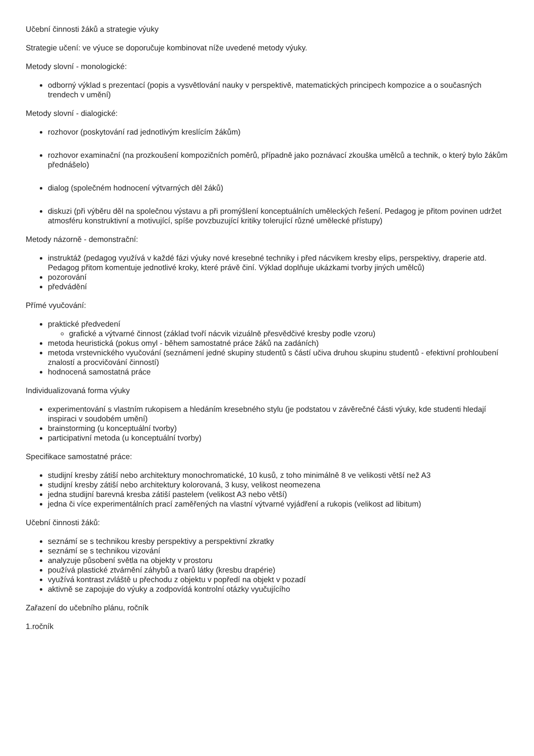Učební činnosti žáků a strategie výuky
Strategie učení: ve výuce se doporučuje kombinovat níže uvedené metody výuky.
Metody slovní - monologické:
odborný výklad s prezentací (popis a vysvětlování nauky v perspektivě, matematických principech kompozice a o současných trendech v umění)
Metody slovní - dialogické:
rozhovor (poskytování rad jednotlivým kreslícím žákům)
rozhovor examinační (na prozkoušení kompozičních poměrů, případně jako poznávací zkouška umělců a technik, o který bylo žákům přednášelo)
dialog (společném hodnocení výtvarných děl žáků)
diskuzi (při výběru děl na společnou výstavu a při promýšlení konceptuálních uměleckých řešení. Pedagog je přitom povinen udržet atmosféru konstruktivní a motivující, spíše povzbuzující kritiky tolerující různé umělecké přístupy)
Metody názorně - demonstrační:
instruktáž (pedagog využívá v každé fázi výuky nové kresebné techniky i před nácvikem kresby elips, perspektivy, draperie atd. Pedagog přitom komentuje jednotlivé kroky, které právě činí. Výklad doplňuje ukázkami tvorby jiných umělců)
pozorování
předvádění
Přímé vyučování:
praktické předvedení
grafické a výtvarné činnost (základ tvoří nácvik vizuálně přesvědčivé kresby podle vzoru)
metoda heuristická (pokus omyl - během samostatné práce žáků na zadáních)
metoda vrstevnického vyučování (seznámení jedné skupiny studentů s částí učiva druhou skupinu studentů - efektivní prohloubení znalostí a procvičování činností)
hodnocená samostatná práce
Individualizovaná forma výuky
experimentování s vlastním rukopisem a hledáním kresebného stylu (je podstatou v závěrečné části výuky, kde studenti hledají inspiraci v soudobém umění)
brainstorming (u konceptuální tvorby)
participativní metoda (u konceptuální tvorby)
Specifikace samostatné práce:
studijní kresby zátiší nebo architektury monochromatické, 10 kusů, z toho minimálně 8 ve velikosti větší než A3
studijní kresby zátiší nebo architektury kolorovaná, 3 kusy, velikost neomezena
jedna studijní barevná kresba zátiší pastelem (velikost A3 nebo větší)
jedna či více experimentálních prací zaměřených na vlastní výtvarné vyjádření a rukopis (velikost ad libitum)
Učební činnosti žáků:
seznámí se s technikou kresby perspektivy a perspektivní zkratky
seznámí se s technikou vizování
analyzuje působení světla na objekty v prostoru
používá plastické ztvárnění záhybů a tvarů látky (kresbu drapérie)
využívá kontrast zvláště u přechodu z objektu v popředí na objekt v pozadí
aktivně se zapojuje do výuky a zodpovídá kontrolní otázky vyučujícího
Zařazení do učebního plánu, ročník
1.ročník